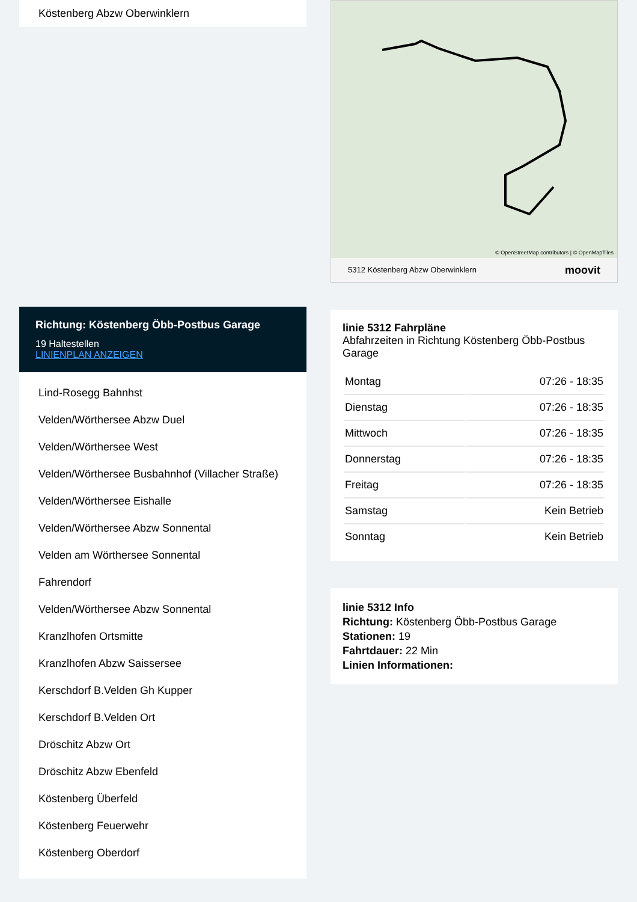Köstenberg Abzw Oberwinklern
Richtung: Köstenberg Öbb-Postbus Garage
19 Haltestellen
LINIENPLAN ANZEIGEN
Lind-Rosegg Bahnhst
Velden/Wörthersee Abzw Duel
Velden/Wörthersee West
Velden/Wörthersee Busbahnhof (Villacher Straße)
Velden/Wörthersee Eishalle
Velden/Wörthersee Abzw Sonnental
Velden am Wörthersee Sonnental
Fahrendorf
Velden/Wörthersee Abzw Sonnental
Kranzlhofen Ortsmitte
Kranzlhofen Abzw Saissersee
Kerschdorf B.Velden Gh Kupper
Kerschdorf B.Velden Ort
Dröschitz Abzw Ort
Dröschitz Abzw Ebenfeld
Köstenberg Überfeld
Köstenberg Feuerwehr
Köstenberg Oberdorf
5312 Köstenberg Abzw Oberwinklern moovit
© OpenStreetMap contributors | © OpenMapTiles
linie 5312 Fahrpläne
Abfahrzeiten in Richtung Köstenberg Öbb-Postbus Garage
| Montag | 07:26 - 18:35 |
| Dienstag | 07:26 - 18:35 |
| Mittwoch | 07:26 - 18:35 |
| Donnerstag | 07:26 - 18:35 |
| Freitag | 07:26 - 18:35 |
| Samstag | Kein Betrieb |
| Sonntag | Kein Betrieb |
linie 5312 Info
Richtung: Köstenberg Öbb-Postbus Garage
Stationen: 19
Fahrtdauer: 22 Min
Linien Informationen: